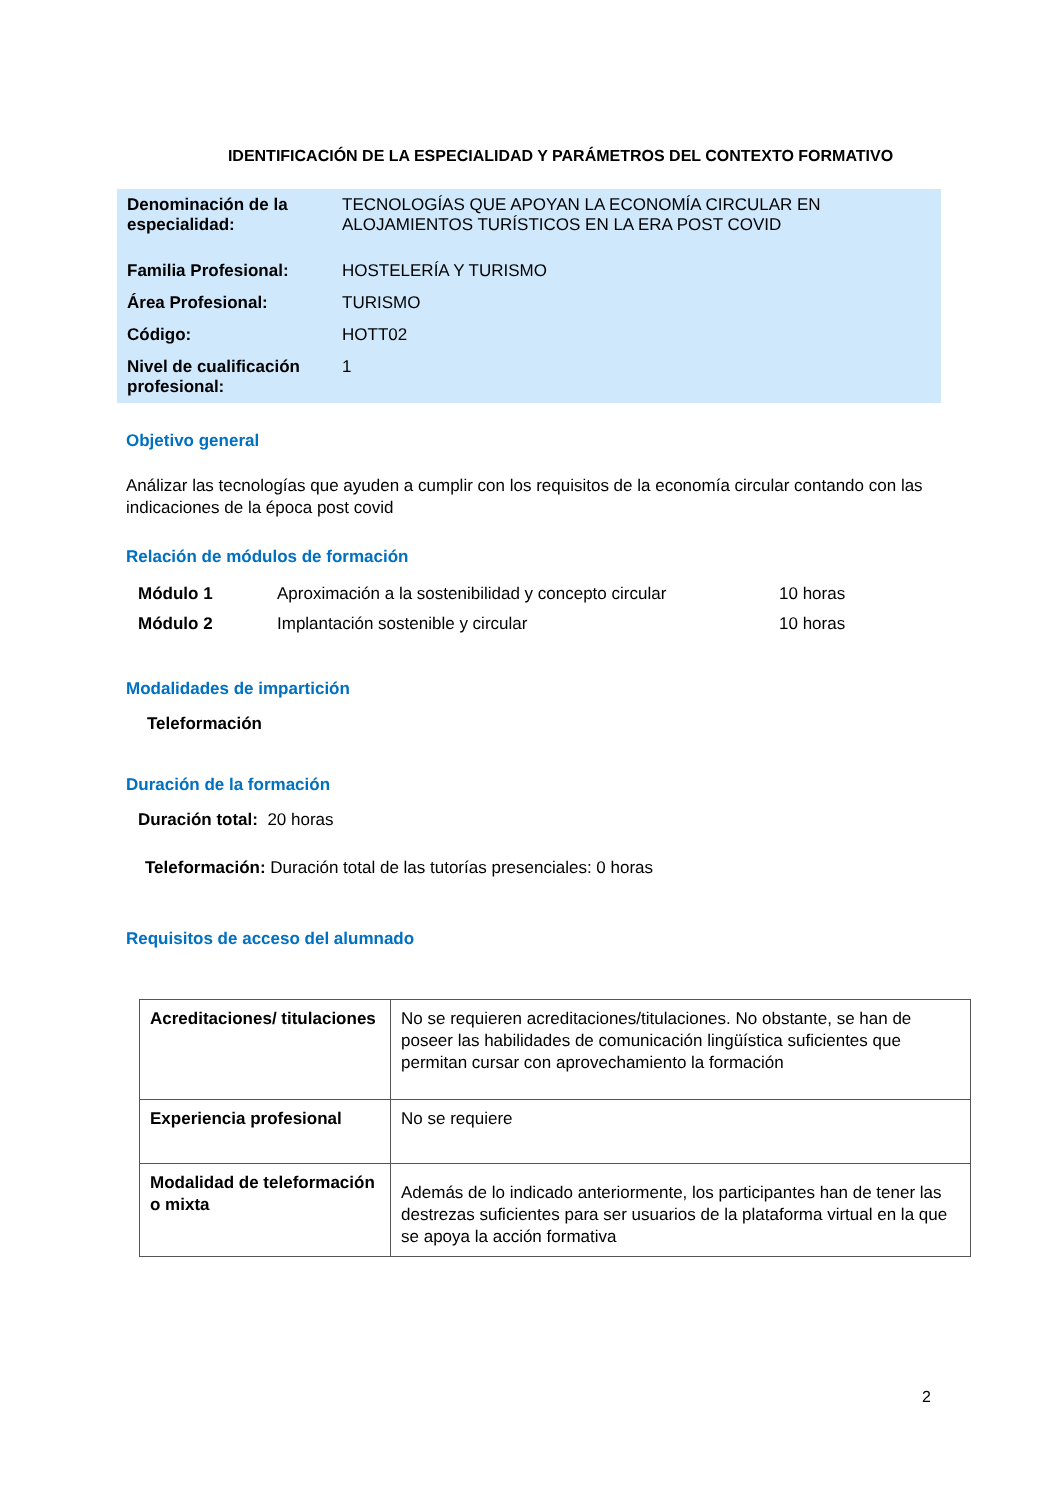IDENTIFICACIÓN DE LA ESPECIALIDAD Y PARÁMETROS DEL CONTEXTO FORMATIVO
| Denominación de la especialidad: | TECNOLOGÍAS QUE APOYAN LA ECONOMÍA CIRCULAR EN ALOJAMIENTOS TURÍSTICOS EN LA ERA POST COVID |
| Familia Profesional: | HOSTELERÍA Y TURISMO |
| Área Profesional: | TURISMO |
| Código: | HOTT02 |
| Nivel de cualificación profesional: | 1 |
Objetivo general
Análizar las tecnologías que ayuden a cumplir con los requisitos de la economía circular contando con las indicaciones de la época post covid
Relación de módulos de formación
| Módulo 1 | Aproximación a la sostenibilidad y concepto circular | 10 horas |
| Módulo 2 | Implantación sostenible y circular | 10 horas |
Modalidades de impartición
Teleformación
Duración de la formación
Duración total: 20 horas
Teleformación: Duración total de las tutorías presenciales: 0 horas
Requisitos de acceso del alumnado
| Acreditaciones/ titulaciones | No se requieren acreditaciones/titulaciones. No obstante, se han de poseer las habilidades de comunicación lingüística suficientes que permitan cursar con aprovechamiento la formación |
| Experiencia profesional | No se requiere |
| Modalidad de teleformación o mixta | Además de lo indicado anteriormente, los participantes han de tener las destrezas suficientes para ser usuarios de la plataforma virtual en la que se apoya la acción formativa |
2